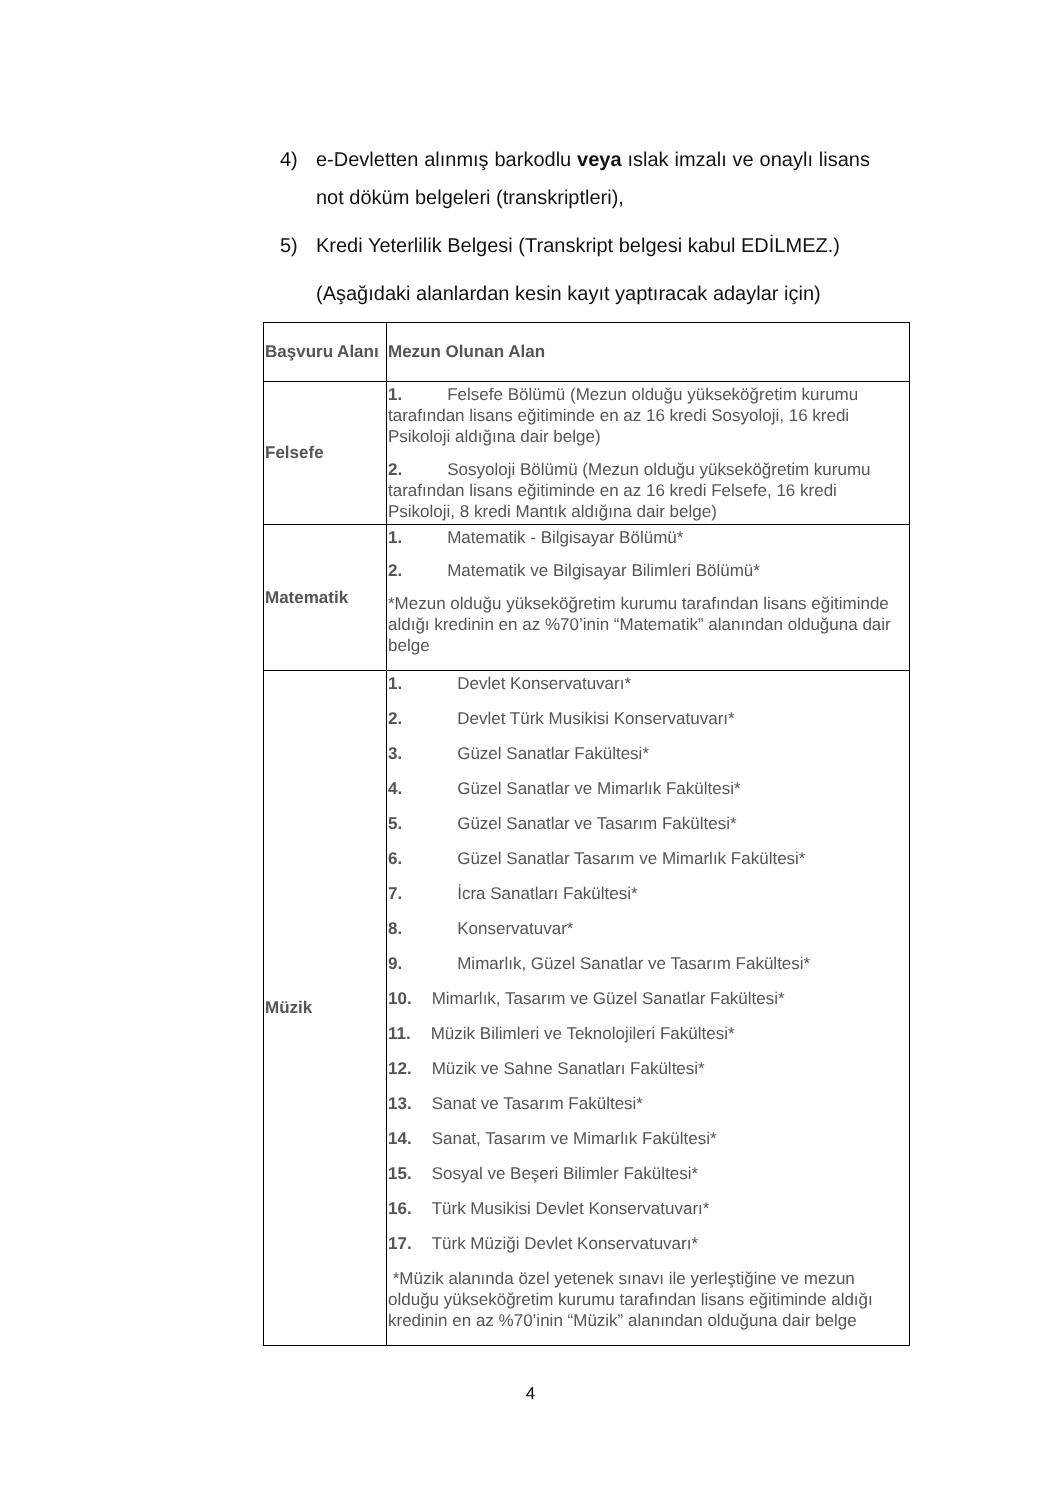4) e-Devletten alınmış barkodlu veya ıslak imzalı ve onaylı lisans not döküm belgeleri (transkriptleri),
5) Kredi Yeterlilik Belgesi (Transkript belgesi kabul EDİLMEZ.)
(Aşağıdaki alanlardan kesin kayıt yaptıracak adaylar için)
| Başvuru Alanı | Mezun Olunan Alan |
| --- | --- |
| Felsefe | 1. Felsefe Bölümü (Mezun olduğu yükseköğretim kurumu tarafından lisans eğitiminde en az 16 kredi Sosyoloji, 16 kredi Psikoloji aldığına dair belge) 2. Sosyoloji Bölümü (Mezun olduğu yükseköğretim kurumu tarafından lisans eğitiminde en az 16 kredi Felsefe, 16 kredi Psikoloji, 8 kredi Mantık aldığına dair belge) |
| Matematik | 1. Matematik - Bilgisayar Bölümü* 2. Matematik ve Bilgisayar Bilimleri Bölümü* *Mezun olduğu yükseköğretim kurumu tarafından lisans eğitiminde aldığı kredinin en az %70’inin “Matematik” alanından olduğuna dair belge |
| Müzik | 1. Devlet Konservatuvarı* 2. Devlet Türk Musikisi Konservatuvarı* 3. Güzel Sanatlar Fakültesi* 4. Güzel Sanatlar ve Mimarlık Fakültesi* 5. Güzel Sanatlar ve Tasarım Fakültesi* 6. Güzel Sanatlar Tasarım ve Mimarlık Fakültesi* 7. İcra Sanatları Fakültesi* 8. Konservatuvar* 9. Mimarlık, Güzel Sanatlar ve Tasarım Fakültesi* 10. Mimarlık, Tasarım ve Güzel Sanatlar Fakültesi* 11. Müzik Bilimleri ve Teknolojileri Fakültesi* 12. Müzik ve Sahne Sanatları Fakültesi* 13. Sanat ve Tasarım Fakültesi* 14. Sanat, Tasarım ve Mimarlık Fakültesi* 15. Sosyal ve Beşeri Bilimler Fakültesi* 16. Türk Musikisi Devlet Konservatuvarı* 17. Türk Müziği Devlet Konservatuvarı* *Müzik alanında özel yetenek sınavı ile yerleştiğine ve mezun olduğu yükseköğretim kurumu tarafından lisans eğitiminde aldığı kredinin en az %70’inin “Müzik” alanından olduğuna dair belge |
4